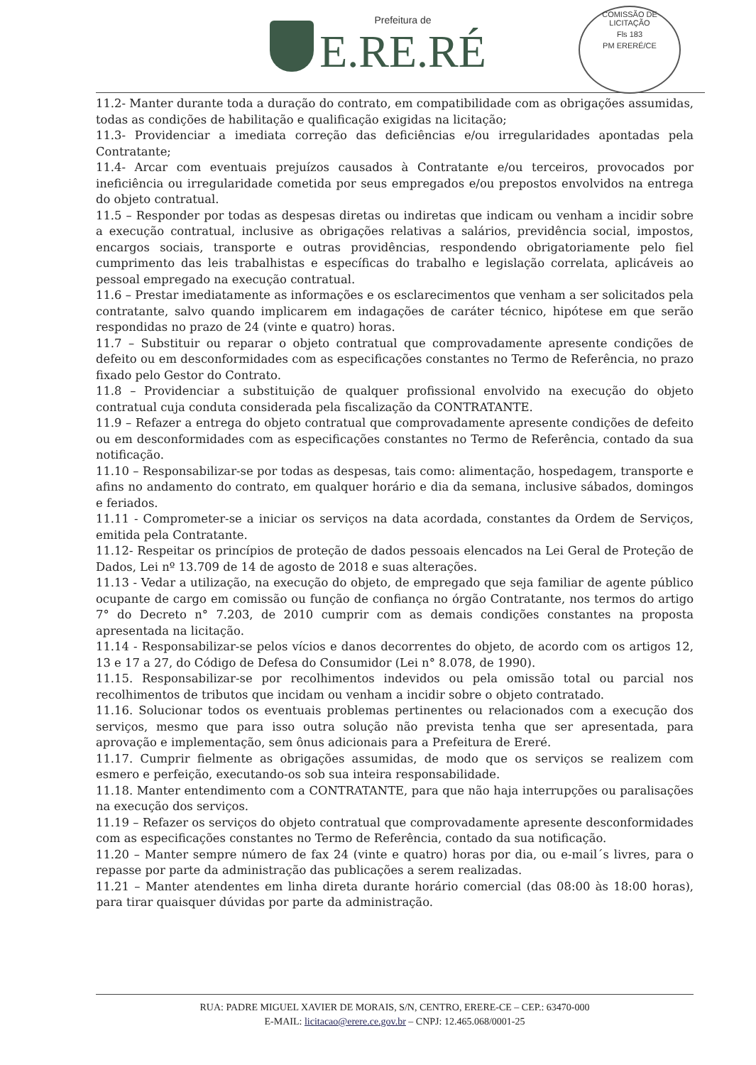Prefeitura de
E.RE.RÉ
COMISSÃO DE LICITAÇÃO
Fls 183
PM ERERÉ/CE
11.2- Manter durante toda a duração do contrato, em compatibilidade com as obrigações assumidas, todas as condições de habilitação e qualificação exigidas na licitação;
11.3- Providenciar a imediata correção das deficiências e/ou irregularidades apontadas pela Contratante;
11.4- Arcar com eventuais prejuízos causados à Contratante e/ou terceiros, provocados por ineficiência ou irregularidade cometida por seus empregados e/ou prepostos envolvidos na entrega do objeto contratual.
11.5 – Responder por todas as despesas diretas ou indiretas que indicam ou venham a incidir sobre a execução contratual, inclusive as obrigações relativas a salários, previdência social, impostos, encargos sociais, transporte e outras providências, respondendo obrigatoriamente pelo fiel cumprimento das leis trabalhistas e específicas do trabalho e legislação correlata, aplicáveis ao pessoal empregado na execução contratual.
11.6 – Prestar imediatamente as informações e os esclarecimentos que venham a ser solicitados pela contratante, salvo quando implicarem em indagações de caráter técnico, hipótese em que serão respondidas no prazo de 24 (vinte e quatro) horas.
11.7 – Substituir ou reparar o objeto contratual que comprovadamente apresente condições de defeito ou em desconformidades com as especificações constantes no Termo de Referência, no prazo fixado pelo Gestor do Contrato.
11.8 – Providenciar a substituição de qualquer profissional envolvido na execução do objeto contratual cuja conduta considerada pela fiscalização da CONTRATANTE.
11.9 – Refazer a entrega do objeto contratual que comprovadamente apresente condições de defeito ou em desconformidades com as especificações constantes no Termo de Referência, contado da sua notificação.
11.10 – Responsabilizar-se por todas as despesas, tais como: alimentação, hospedagem, transporte e afins no andamento do contrato, em qualquer horário e dia da semana, inclusive sábados, domingos e feriados.
11.11 - Comprometer-se a iniciar os serviços na data acordada, constantes da Ordem de Serviços, emitida pela Contratante.
11.12- Respeitar os princípios de proteção de dados pessoais elencados na Lei Geral de Proteção de Dados, Lei nº 13.709 de 14 de agosto de 2018 e suas alterações.
11.13 - Vedar a utilização, na execução do objeto, de empregado que seja familiar de agente público ocupante de cargo em comissão ou função de confiança no órgão Contratante, nos termos do artigo 7° do Decreto n° 7.203, de 2010 cumprir com as demais condições constantes na proposta apresentada na licitação.
11.14 - Responsabilizar-se pelos vícios e danos decorrentes do objeto, de acordo com os artigos 12, 13 e 17 a 27, do Código de Defesa do Consumidor (Lei n° 8.078, de 1990).
11.15. Responsabilizar-se por recolhimentos indevidos ou pela omissão total ou parcial nos recolhimentos de tributos que incidam ou venham a incidir sobre o objeto contratado.
11.16. Solucionar todos os eventuais problemas pertinentes ou relacionados com a execução dos serviços, mesmo que para isso outra solução não prevista tenha que ser apresentada, para aprovação e implementação, sem ônus adicionais para a Prefeitura de Ereré.
11.17. Cumprir fielmente as obrigações assumidas, de modo que os serviços se realizem com esmero e perfeição, executando-os sob sua inteira responsabilidade.
11.18. Manter entendimento com a CONTRATANTE, para que não haja interrupções ou paralisações na execução dos serviços.
11.19 – Refazer os serviços do objeto contratual que comprovadamente apresente desconformidades com as especificações constantes no Termo de Referência, contado da sua notificação.
11.20 – Manter sempre número de fax 24 (vinte e quatro) horas por dia, ou e-mail´s livres, para o repasse por parte da administração das publicações a serem realizadas.
11.21 – Manter atendentes em linha direta durante horário comercial (das 08:00 às 18:00 horas), para tirar quaisquer dúvidas por parte da administração.
RUA: PADRE MIGUEL XAVIER DE MORAIS, S/N, CENTRO, ERERE-CE – CEP.: 63470-000
E-MAIL: licitacao@erere.ce.gov.br – CNPJ: 12.465.068/0001-25